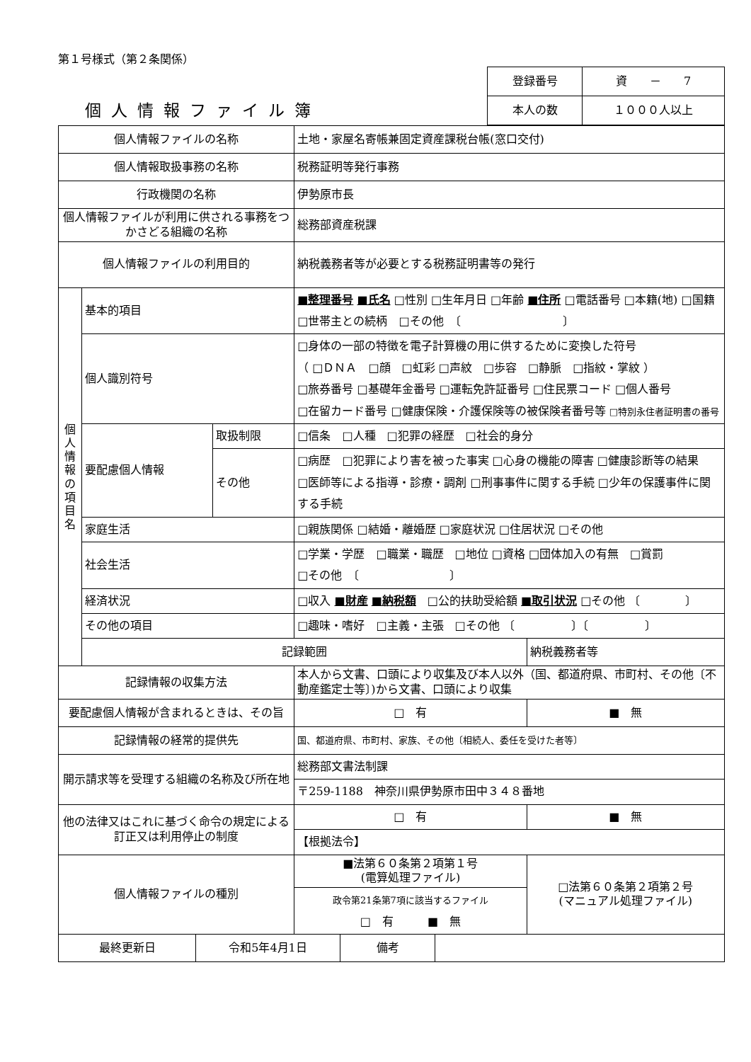第１号様式（第２条関係）
個人情報ファイル簿
| 登録番号 | 資 － 7 |
| 本人の数 | １０００人以上 |
| 個人情報ファイルの名称 | | | 土地・家屋名寄帳兼固定資産課税台帳(窓口交付) | |
| 個人情報取扱事務の名称 | | | 税務証明等発行事務 | |
| 行政機関の名称 | | | 伊勢原市長 | |
| 個人情報ファイルが利用に供される事務をつかさどる組織の名称 | | | 総務部資産税課 | |
| 個人情報ファイルの利用目的 | | | 納税義務者等が必要とする税務証明書等の発行 | |
| 個 人 情 報 の 項 目 名 | 基本的項目 | | ■整理番号 ■氏名 □性別 □生年月日 □年齢 ■住所 □電話番号 □本籍(地) □国籍 □世帯主との続柄 □その他 〔 〕 | |
| | 個人識別符号 | | □身体の一部の特徴を電子計算機の用に供するために変換した符号 （ □ＤＮＡ □顔 □虹彩 □声紋 □歩容 □静脈 □指紋・掌紋 ） □旅券番号 □基礎年金番号 □運転免許証番号 □住民票コード □個人番号 □在留カード番号 □健康保険・介護保険等の被保険者番号等 □特別永住者証明書の番号 | |
| | 要配慮個人情報 | 取扱制限 | □信条 □人種 □犯罪の経歴 □社会的身分 | |
| | | その他 | □病歴 □犯罪により害を被った事実 □心身の機能の障害 □健康診断等の結果 □医師等による指導・診療・調剤 □刑事事件に関する手続 □少年の保護事件に関する手続 | |
| | 家庭生活 | | □親族関係 □結婚・離婚歴 □家庭状況 □住居状況 □その他 | |
| | 社会生活 | | □学業・学歴 □職業・職歴 □地位 □資格 □団体加入の有無 □賞罰 □その他 〔 〕 | |
| | 経済状況 | | □収入 ■財産 ■納税額 □公的扶助受給額 ■取引状況 □その他 〔 〕 | |
| | その他の項目 | | □趣味・嗜好 □主義・主張 □その他 〔 〕〔 〕 | |
| | 記録範囲 | | | 納税義務者等 |
| 記録情報の収集方法 | | | 本人から文書、口頭により収集及び本人以外（国、都道府県、市町村、その他〔不動産鑑定士等〕)から文書、口頭により収集 | |
| 要配慮個人情報が含まれるときは、その旨 | | | □ 有 | ■ 無 |
| 記録情報の経常的提供先 | | | 国、都道府県、市町村、家族、その他〔相続人、委任を受けた者等〕 | |
| 開示請求等を受理する組織の名称及び所在地 | | | 総務部文書法制課 | |
| | | | 〒259-1188 神奈川県伊勢原市田中３４８番地 | |
| 他の法律又はこれに基づく命令の規定による訂正又は利用停止の制度 | | | □ 有 | ■ 無 |
| | | | 【根拠法令】 | |
| 個人情報ファイルの種別 | | | ■法第６０条第２項第１号 (電算処理ファイル) | □法第６０条第２項第２号 (マニュアル処理ファイル) |
| | | | 政令第21条第7項に該当するファイル □ 有 ■ 無 | |
| 最終更新日 | 令和5年4月1日 | 備考 | |